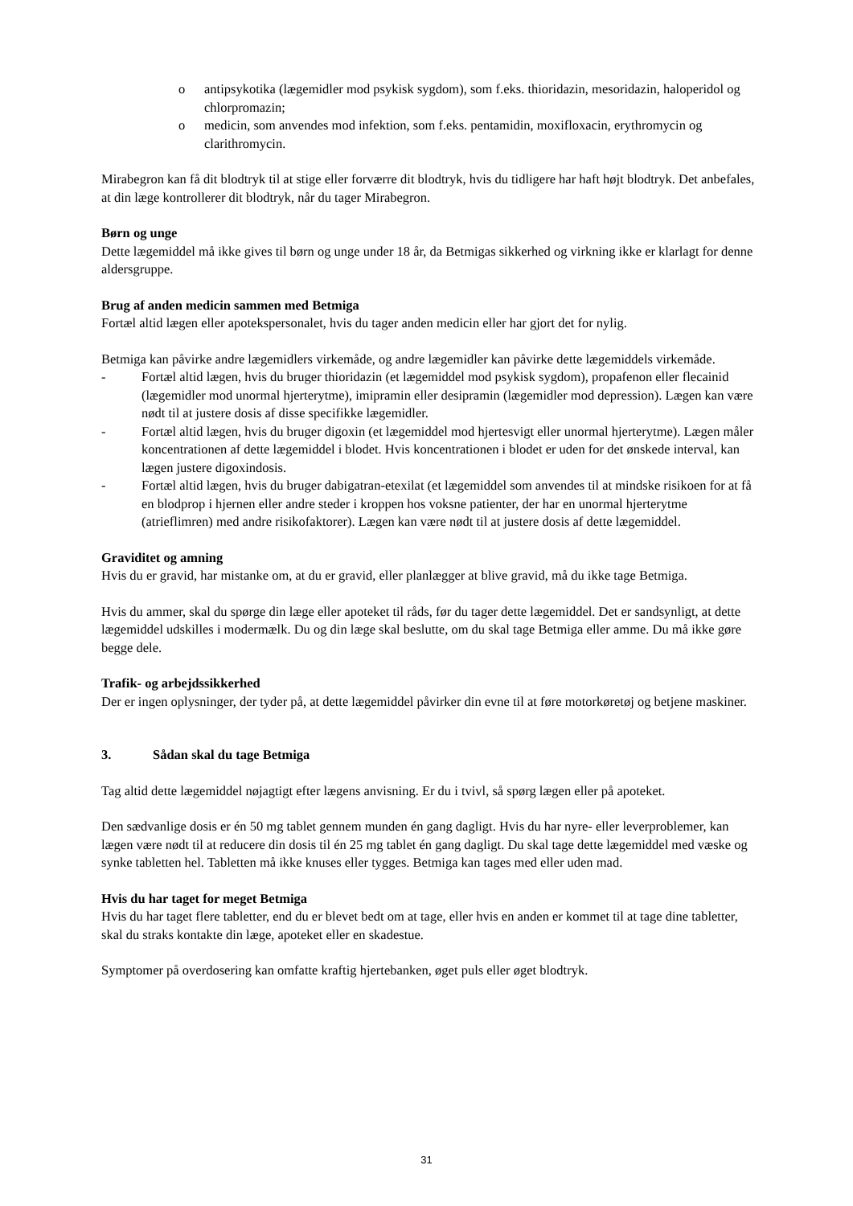o antipsykotika (lægemidler mod psykisk sygdom), som f.eks. thioridazin, mesoridazin, haloperidol og chlorpromazin;
o medicin, som anvendes mod infektion, som f.eks. pentamidin, moxifloxacin, erythromycin og clarithromycin.
Mirabegron kan få dit blodtryk til at stige eller forværre dit blodtryk, hvis du tidligere har haft højt blodtryk. Det anbefales, at din læge kontrollerer dit blodtryk, når du tager Mirabegron.
Børn og unge
Dette lægemiddel må ikke gives til børn og unge under 18 år, da Betmigas sikkerhed og virkning ikke er klarlagt for denne aldersgruppe.
Brug af anden medicin sammen med Betmiga
Fortæl altid lægen eller apotekspersonalet, hvis du tager anden medicin eller har gjort det for nylig.
Betmiga kan påvirke andre lægemidlers virkemåde, og andre lægemidler kan påvirke dette lægemiddels virkemåde.
- Fortæl altid lægen, hvis du bruger thioridazin (et lægemiddel mod psykisk sygdom), propafenon eller flecainid (lægemidler mod unormal hjerterytme), imipramin eller desipramin (lægemidler mod depression). Lægen kan være nødt til at justere dosis af disse specifikke lægemidler.
- Fortæl altid lægen, hvis du bruger digoxin (et lægemiddel mod hjertesvigt eller unormal hjerterytme). Lægen måler koncentrationen af dette lægemiddel i blodet. Hvis koncentrationen i blodet er uden for det ønskede interval, kan lægen justere digoxindosis.
- Fortæl altid lægen, hvis du bruger dabigatran-etexilat (et lægemiddel som anvendes til at mindske risikoen for at få en blodprop i hjernen eller andre steder i kroppen hos voksne patienter, der har en unormal hjerterytme (atrieflimren) med andre risikofaktorer). Lægen kan være nødt til at justere dosis af dette lægemiddel.
Graviditet og amning
Hvis du er gravid, har mistanke om, at du er gravid, eller planlægger at blive gravid, må du ikke tage Betmiga.
Hvis du ammer, skal du spørge din læge eller apoteket til råds, før du tager dette lægemiddel. Det er sandsynligt, at dette lægemiddel udskilles i modermælk. Du og din læge skal beslutte, om du skal tage Betmiga eller amme. Du må ikke gøre begge dele.
Trafik- og arbejdssikkerhed
Der er ingen oplysninger, der tyder på, at dette lægemiddel påvirker din evne til at føre motorkøretøj og betjene maskiner.
3. Sådan skal du tage Betmiga
Tag altid dette lægemiddel nøjagtigt efter lægens anvisning. Er du i tvivl, så spørg lægen eller på apoteket.
Den sædvanlige dosis er én 50 mg tablet gennem munden én gang dagligt. Hvis du har nyre- eller leverproblemer, kan lægen være nødt til at reducere din dosis til én 25 mg tablet én gang dagligt. Du skal tage dette lægemiddel med væske og synke tabletten hel. Tabletten må ikke knuses eller tygges. Betmiga kan tages med eller uden mad.
Hvis du har taget for meget Betmiga
Hvis du har taget flere tabletter, end du er blevet bedt om at tage, eller hvis en anden er kommet til at tage dine tabletter, skal du straks kontakte din læge, apoteket eller en skadestue.
Symptomer på overdosering kan omfatte kraftig hjertebanken, øget puls eller øget blodtryk.
31